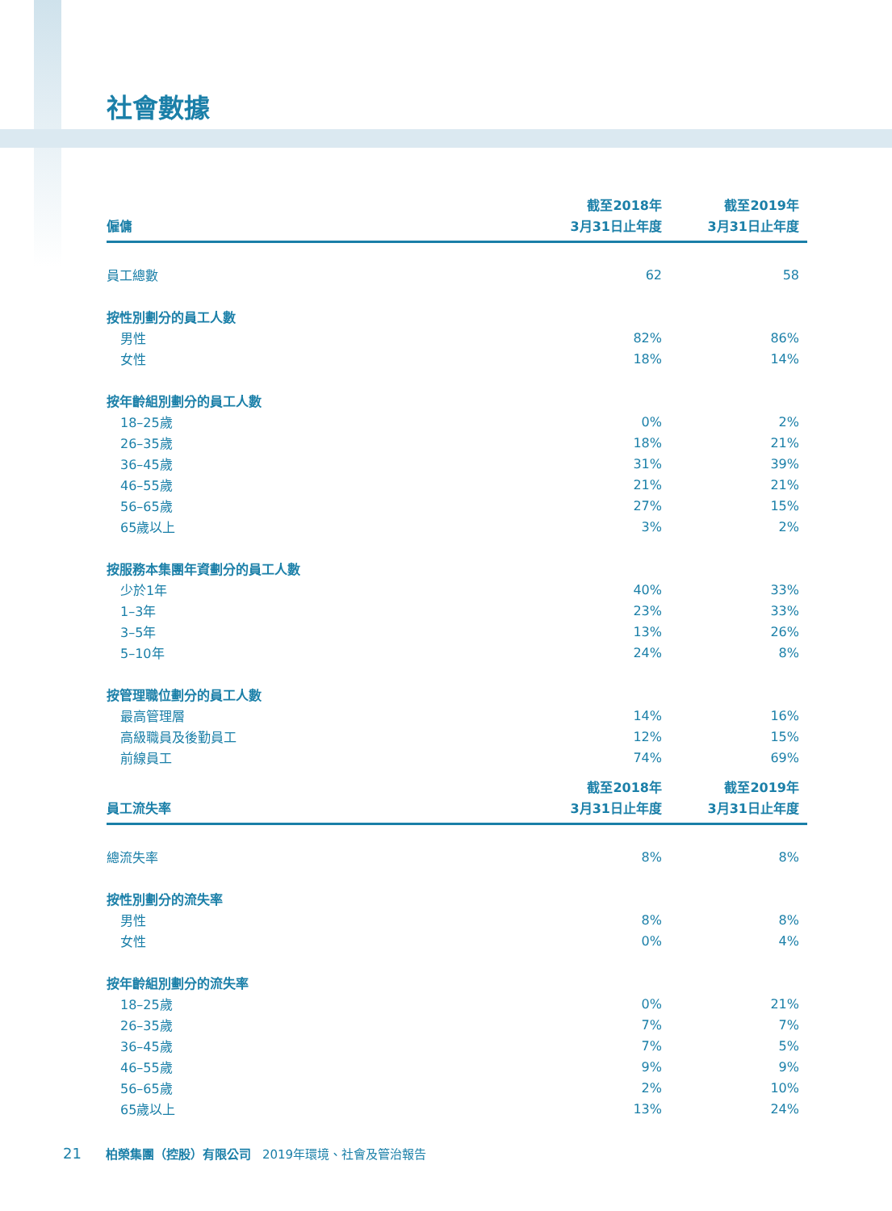社會數據
| 僱傭 | 截至2018年 3月31日止年度 | 截至2019年 3月31日止年度 |
| --- | --- | --- |
| 員工總數 | 62 | 58 |
| 按性別劃分的員工人數 | | |
| 男性 | 82% | 86% |
| 女性 | 18% | 14% |
| 按年齡組別劃分的員工人數 | | |
| 18–25歲 | 0% | 2% |
| 26–35歲 | 18% | 21% |
| 36–45歲 | 31% | 39% |
| 46–55歲 | 21% | 21% |
| 56–65歲 | 27% | 15% |
| 65歲以上 | 3% | 2% |
| 按服務本集團年資劃分的員工人數 | | |
| 少於1年 | 40% | 33% |
| 1–3年 | 23% | 33% |
| 3–5年 | 13% | 26% |
| 5–10年 | 24% | 8% |
| 按管理職位劃分的員工人數 | | |
| 最高管理層 | 14% | 16% |
| 高級職員及後勤員工 | 12% | 15% |
| 前線員工 | 74% | 69% |
| 員工流失率 | 截至2018年 3月31日止年度 | 截至2019年 3月31日止年度 |
| --- | --- | --- |
| 總流失率 | 8% | 8% |
| 按性別劃分的流失率 | | |
| 男性 | 8% | 8% |
| 女性 | 0% | 4% |
| 按年齡組別劃分的流失率 | | |
| 18–25歲 | 0% | 21% |
| 26–35歲 | 7% | 7% |
| 36–45歲 | 7% | 5% |
| 46–55歲 | 9% | 9% |
| 56–65歲 | 2% | 10% |
| 65歲以上 | 13% | 24% |
21 柏榮集團（控股）有限公司 2019年環境、社會及管治報告